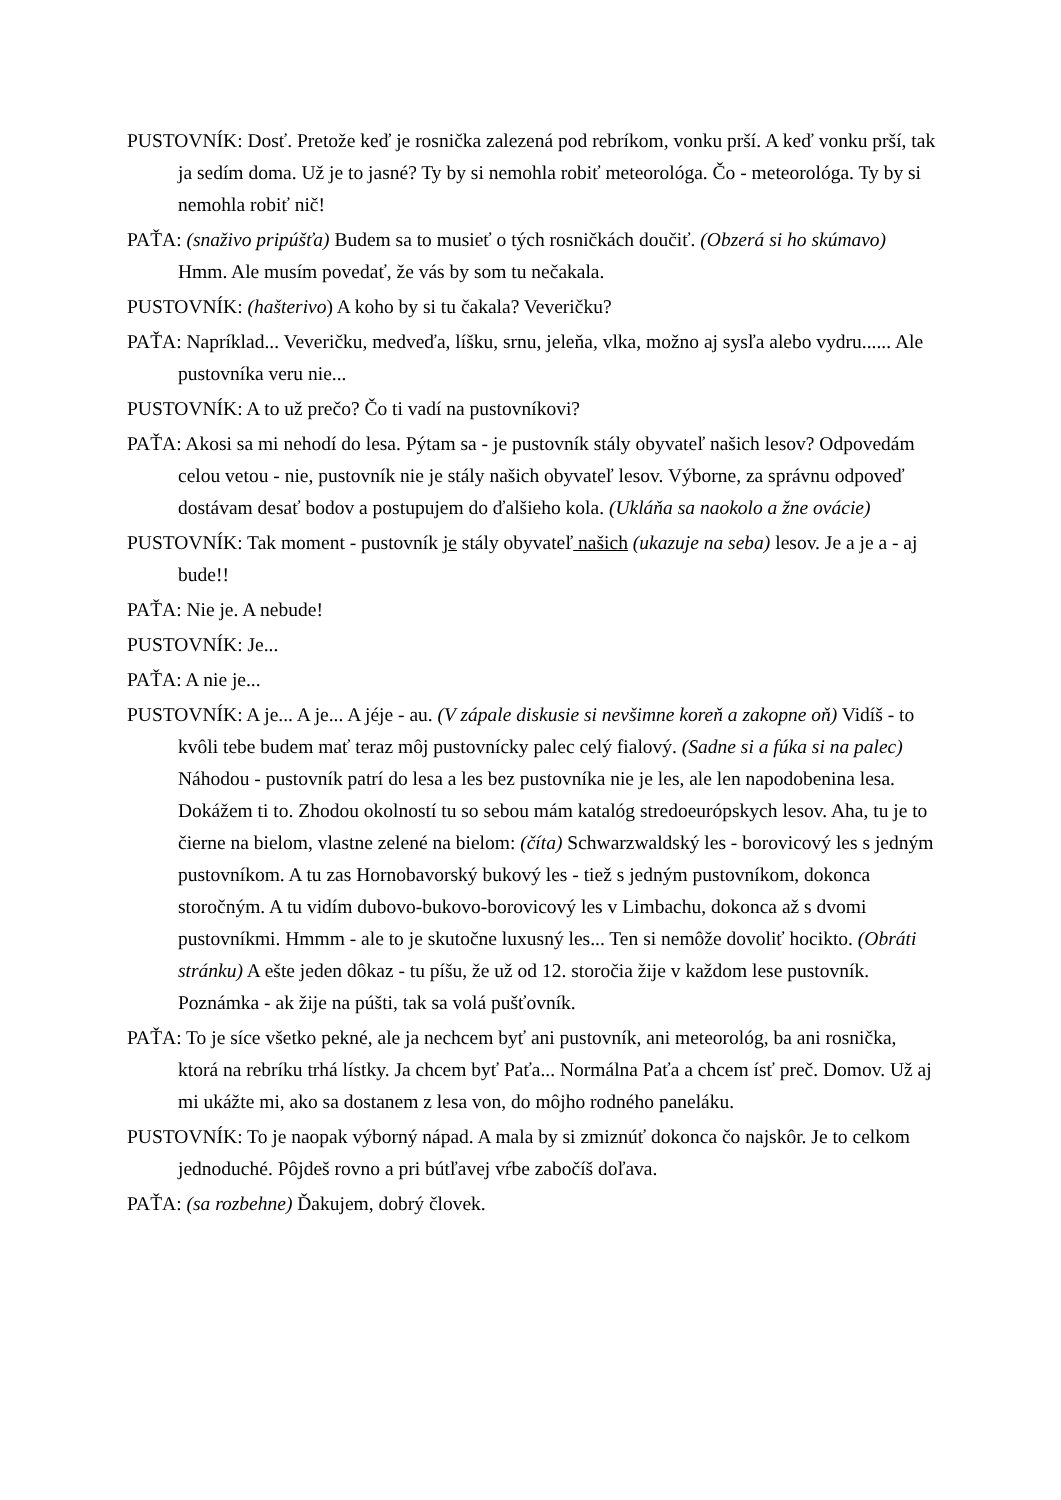PUSTOVNÍK: Dosť. Pretože keď je rosnička zalezená pod rebríkom, vonku prší. A keď vonku prší, tak ja sedím doma. Už je to jasné? Ty by si nemohla robiť meteorológa. Čo - meteorológa. Ty by si nemohla robiť nič!
PAŤA: (snaživo pripúšťa) Budem sa to musieť o tých rosničkách doučiť. (Obzerá si ho skúmavo) Hmm. Ale musím povedať, že vás by som tu nečakala.
PUSTOVNÍK: (hašterivo) A koho by si tu čakala? Veveričku?
PAŤA: Napríklad... Veveričku, medveďa, líšku, srnu, jeleňa, vlka, možno aj sysľa alebo vydru...... Ale pustovníka veru nie...
PUSTOVNÍK: A to už prečo? Čo ti vadí na pustovníkovi?
PAŤA: Akosi sa mi nehodí do lesa. Pýtam sa - je pustovník stály obyvateľ našich lesov? Odpovedám celou vetou - nie, pustovník nie je stály našich obyvateľ lesov. Výborne, za správnu odpoveď dostávam desať bodov a postupujem do ďalšieho kola. (Ukláňa sa naokolo a žne ovácie)
PUSTOVNÍK: Tak moment - pustovník je stály obyvateľ našich (ukazuje na seba) lesov. Je a je a - aj bude!!
PAŤA: Nie je. A nebude!
PUSTOVNÍK: Je...
PAŤA: A nie je...
PUSTOVNÍK: A je... A je... A jéje - au. (V zápale diskusie si nevšimne koreň a zakopne oň) Vidíš - to kvôli tebe budem mať teraz môj pustovnícky palec celý fialový. (Sadne si a fúka si na palec) Náhodou - pustovník patrí do lesa a les bez pustovníka nie je les, ale len napodobenina lesa. Dokážem ti to. Zhodou okolností tu so sebou mám katalóg stredoeurópskych lesov. Aha, tu je to čierne na bielom, vlastne zelené na bielom: (číta) Schwarzwaldský les - borovicový les s jedným pustovníkom. A tu zas Hornobavorský bukový les - tiež s jedným pustovníkom, dokonca storočným. A tu vidím dubovo-bukovo-borovicový les v Limbachu, dokonca až s dvomi pustovníkmi. Hmmm - ale to je skutočne luxusný les... Ten si nemôže dovoliť hocikto. (Obráti stránku) A ešte jeden dôkaz - tu píšu, že už od 12. storočia žije v každom lese pustovník. Poznámka - ak žije na púšti, tak sa volá pušťovník.
PAŤA: To je síce všetko pekné, ale ja nechcem byť ani pustovník, ani meteorológ, ba ani rosnička, ktorá na rebríku trhá lístky. Ja chcem byť Paťa... Normálna Paťa a chcem ísť preč. Domov. Už aj mi ukážte mi, ako sa dostanem z lesa von, do môjho rodného paneláku.
PUSTOVNÍK: To je naopak výborný nápad. A mala by si zmiznúť dokonca čo najskôr. Je to celkom jednoduché. Pôjdeš rovno a pri bútľavej vŕbe zabočíš doľava.
PAŤA: (sa rozbehne) Ďakujem, dobrý človek.